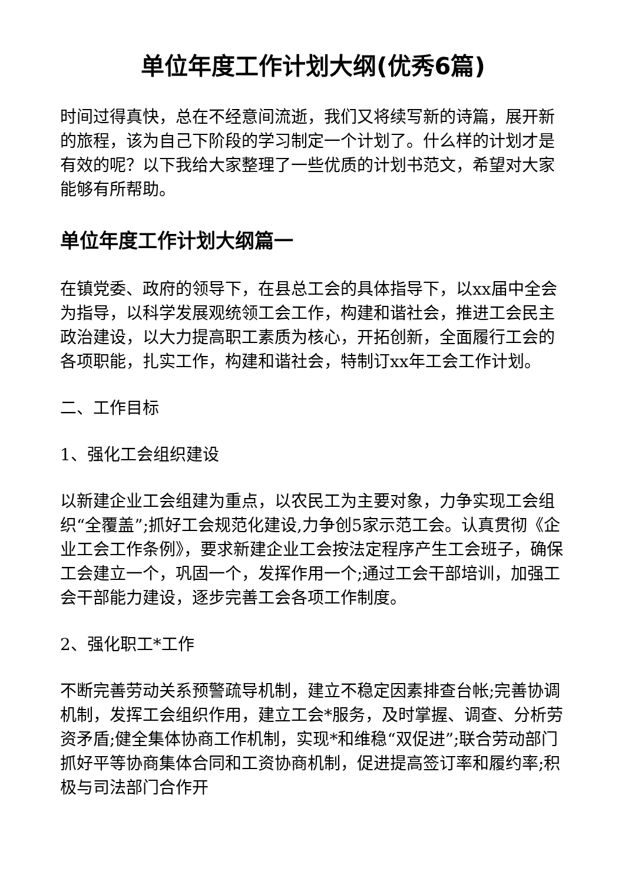单位年度工作计划大纲(优秀6篇)
时间过得真快，总在不经意间流逝，我们又将续写新的诗篇，展开新的旅程，该为自己下阶段的学习制定一个计划了。什么样的计划才是有效的呢？以下我给大家整理了一些优质的计划书范文，希望对大家能够有所帮助。
单位年度工作计划大纲篇一
在镇党委、政府的领导下，在县总工会的具体指导下，以xx届中全会为指导，以科学发展观统领工会工作，构建和谐社会，推进工会民主政治建设，以大力提高职工素质为核心，开拓创新，全面履行工会的各项职能，扎实工作，构建和谐社会，特制订xx年工会工作计划。
二、工作目标
1、强化工会组织建设
以新建企业工会组建为重点，以农民工为主要对象，力争实现工会组织“全覆盖”;抓好工会规范化建设,力争创5家示范工会。认真贯彻《企业工会工作条例》，要求新建企业工会按法定程序产生工会班子，确保工会建立一个，巩固一个，发挥作用一个;通过工会干部培训，加强工会干部能力建设，逐步完善工会各项工作制度。
2、强化职工*工作
不断完善劳动关系预警疏导机制，建立不稳定因素排查台帐;完善协调机制，发挥工会组织作用，建立工会*服务，及时掌握、调查、分析劳资矛盾;健全集体协商工作机制，实现*和维稳“双促进”;联合劳动部门抓好平等协商集体合同和工资协商机制，促进提高签订率和履约率;积极与司法部门合作开